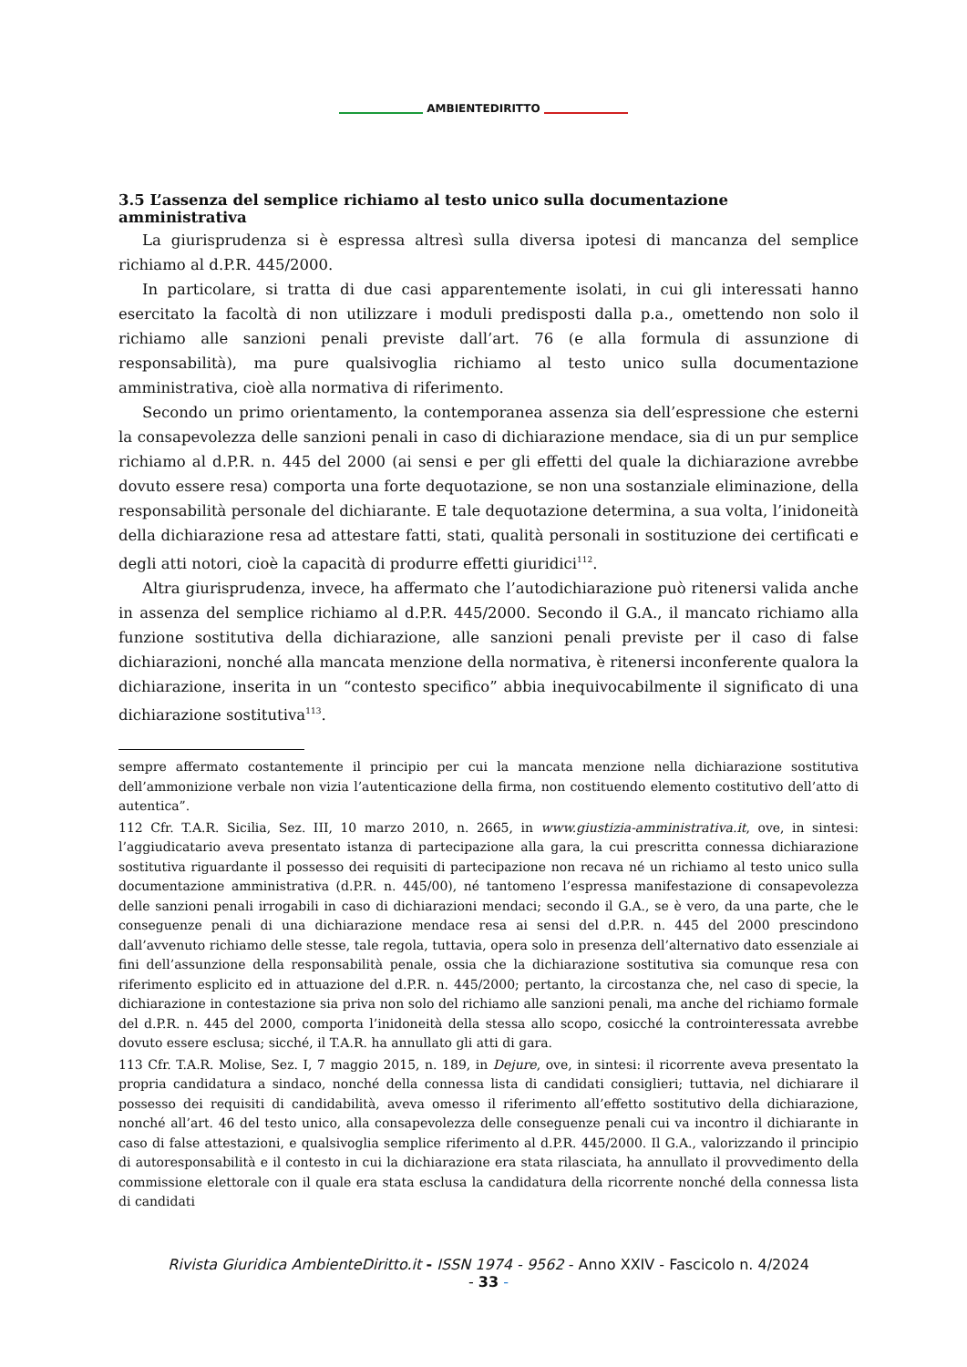AMBIENTEDIRITTO
3.5 L’assenza del semplice richiamo al testo unico sulla documentazione amministrativa
La giurisprudenza si è espressa altresì sulla diversa ipotesi di mancanza del semplice richiamo al d.P.R. 445/2000.
In particolare, si tratta di due casi apparentemente isolati, in cui gli interessati hanno esercitato la facoltà di non utilizzare i moduli predisposti dalla p.a., omettendo non solo il richiamo alle sanzioni penali previste dall’art. 76 (e alla formula di assunzione di responsabilità), ma pure qualsivoglia richiamo al testo unico sulla documentazione amministrativa, cioè alla normativa di riferimento.
Secondo un primo orientamento, la contemporanea assenza sia dell’espressione che esterni la consapevolezza delle sanzioni penali in caso di dichiarazione mendace, sia di un pur semplice richiamo al d.P.R. n. 445 del 2000 (ai sensi e per gli effetti del quale la dichiarazione avrebbe dovuto essere resa) comporta una forte dequotazione, se non una sostanziale eliminazione, della responsabilità personale del dichiarante. E tale dequotazione determina, a sua volta, l’inidoneità della dichiarazione resa ad attestare fatti, stati, qualità personali in sostituzione dei certificati e degli atti notori, cioè la capacità di produrre effetti giuridici<sup>112</sup>.
Altra giurisprudenza, invece, ha affermato che l’autodichiarazione può ritenersi valida anche in assenza del semplice richiamo al d.P.R. 445/2000. Secondo il G.A., il mancato richiamo alla funzione sostitutiva della dichiarazione, alle sanzioni penali previste per il caso di false dichiarazioni, nonché alla mancata menzione della normativa, è ritenersi inconferente qualora la dichiarazione, inserita in un “contesto specifico” abbia inequivocabilmente il significato di una dichiarazione sostitutiva<sup>113</sup>.
sempre affermato costantemente il principio per cui la mancata menzione nella dichiarazione sostitutiva dell’ammonizione verbale non vizia l’autenticazione della firma, non costituendo elemento costitutivo dell’atto di autentica”.
112 Cfr. T.A.R. Sicilia, Sez. III, 10 marzo 2010, n. 2665, in www.giustizia-amministrativa.it, ove, in sintesi: l’aggiudicatario aveva presentato istanza di partecipazione alla gara, la cui prescritta connessa dichiarazione sostitutiva riguardante il possesso dei requisiti di partecipazione non recava né un richiamo al testo unico sulla documentazione amministrativa (d.P.R. n. 445/00), né tantomeno l’espressa manifestazione di consapevolezza delle sanzioni penali irrogabili in caso di dichiarazioni mendaci; secondo il G.A., se è vero, da una parte, che le conseguenze penali di una dichiarazione mendace resa ai sensi del d.P.R. n. 445 del 2000 prescindono dall’avvenuto richiamo delle stesse, tale regola, tuttavia, opera solo in presenza dell’alternativo dato essenziale ai fini dell’assunzione della responsabilità penale, ossia che la dichiarazione sostitutiva sia comunque resa con riferimento esplicito ed in attuazione del d.P.R. n. 445/2000; pertanto, la circostanza che, nel caso di specie, la dichiarazione in contestazione sia priva non solo del richiamo alle sanzioni penali, ma anche del richiamo formale del d.P.R. n. 445 del 2000, comporta l’inidoneità della stessa allo scopo, cosicché la controinteressata avrebbe dovuto essere esclusa; sicché, il T.A.R. ha annullato gli atti di gara.
113 Cfr. T.A.R. Molise, Sez. I, 7 maggio 2015, n. 189, in Dejure, ove, in sintesi: il ricorrente aveva presentato la propria candidatura a sindaco, nonché della connessa lista di candidati consiglieri; tuttavia, nel dichiarare il possesso dei requisiti di candidabilità, aveva omesso il riferimento all’effetto sostitutivo della dichiarazione, nonché all’art. 46 del testo unico, alla consapevolezza delle conseguenze penali cui va incontro il dichiarante in caso di false attestazioni, e qualsivoglia semplice riferimento al d.P.R. 445/2000. Il G.A., valorizzando il principio di autoresponsabilità e il contesto in cui la dichiarazione era stata rilasciata, ha annullato il provvedimento della commissione elettorale con il quale era stata esclusa la candidatura della ricorrente nonché della connessa lista di candidati
Rivista Giuridica AmbienteDiritto.it - ISSN 1974 - 9562 - Anno XXIV - Fascicolo n. 4/2024
- 33 -